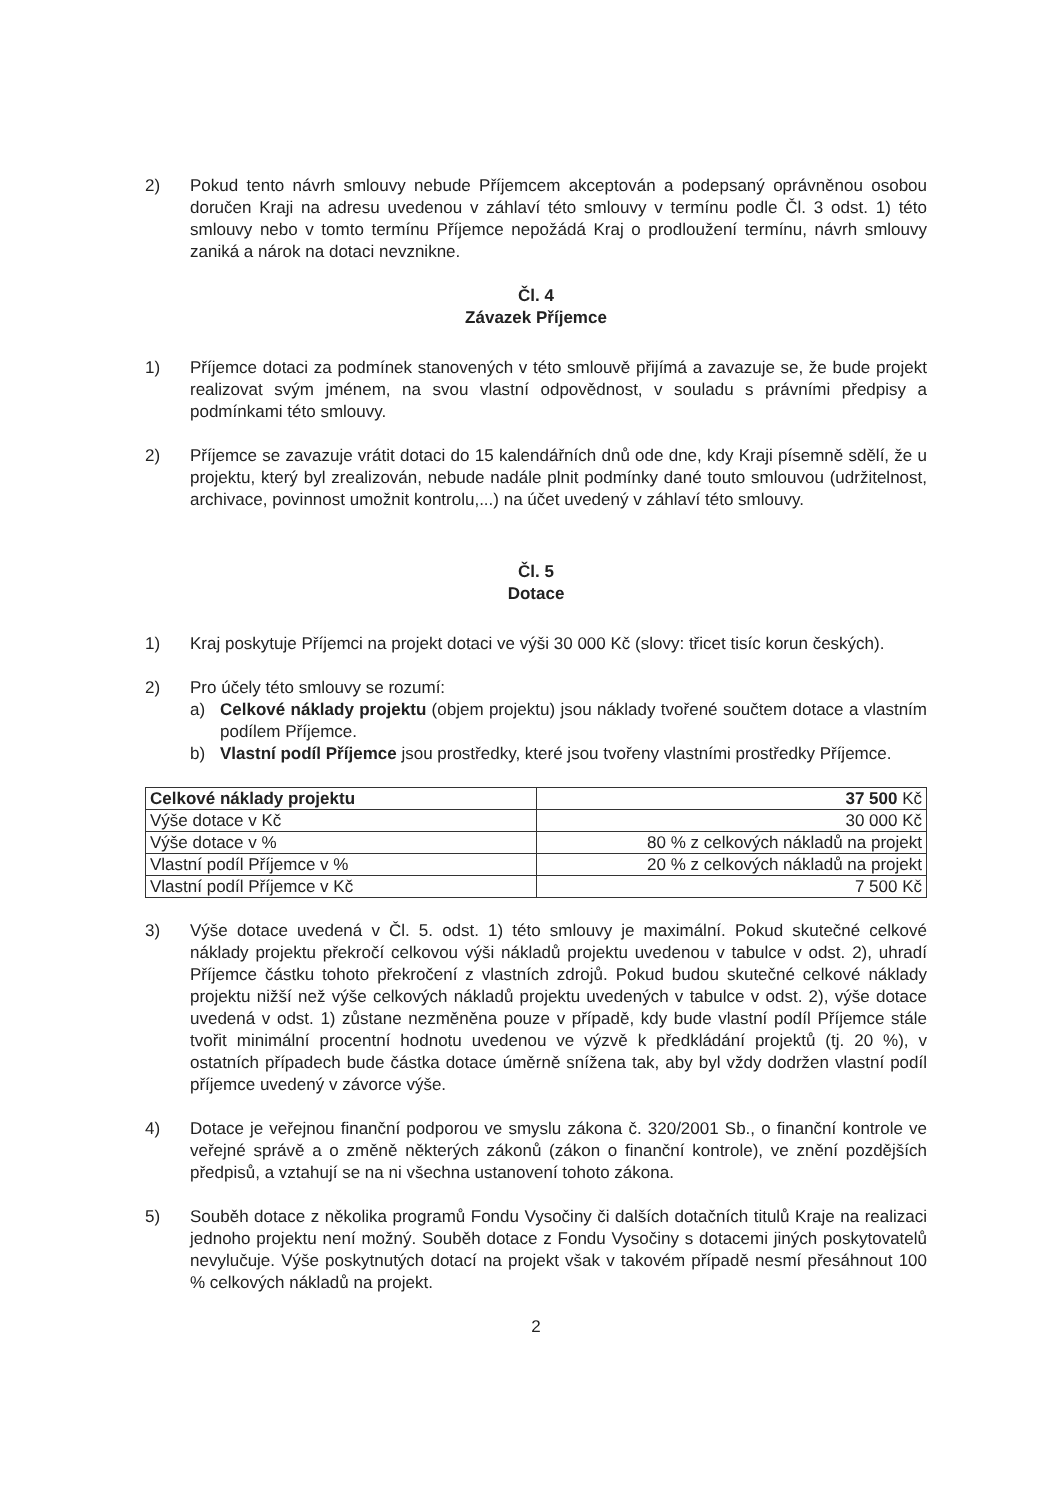2) Pokud tento návrh smlouvy nebude Příjemcem akceptován a podepsaný oprávněnou osobou doručen Kraji na adresu uvedenou v záhlaví této smlouvy v termínu podle Čl. 3 odst. 1) této smlouvy nebo v tomto termínu Příjemce nepožádá Kraj o prodloužení termínu, návrh smlouvy zaniká a nárok na dotaci nevznikne.
Čl. 4
Závazek Příjemce
1) Příjemce dotaci za podmínek stanovených v této smlouvě přijímá a zavazuje se, že bude projekt realizovat svým jménem, na svou vlastní odpovědnost, v souladu s právními předpisy a podmínkami této smlouvy.
2) Příjemce se zavazuje vrátit dotaci do 15 kalendářních dnů ode dne, kdy Kraji písemně sdělí, že u projektu, který byl zrealizován, nebude nadále plnit podmínky dané touto smlouvou (udržitelnost, archivace, povinnost umožnit kontrolu,...) na účet uvedený v záhlaví této smlouvy.
Čl. 5
Dotace
1) Kraj poskytuje Příjemci na projekt dotaci ve výši 30 000 Kč (slovy: třicet tisíc korun českých).
2) Pro účely této smlouvy se rozumí:
a) Celkové náklady projektu (objem projektu) jsou náklady tvořené součtem dotace a vlastním podílem Příjemce.
b) Vlastní podíl Příjemce jsou prostředky, které jsou tvořeny vlastními prostředky Příjemce.
| Celkové náklady projektu | 37 500 Kč |
| Výše dotace v Kč | 30 000 Kč |
| Výše dotace v % | 80 % z celkových nákladů na projekt |
| Vlastní podíl Příjemce v % | 20 % z celkových nákladů na projekt |
| Vlastní podíl Příjemce v Kč | 7 500 Kč |
3) Výše dotace uvedená v Čl. 5. odst. 1) této smlouvy je maximální. Pokud skutečné celkové náklady projektu překročí celkovou výši nákladů projektu uvedenou v tabulce v odst. 2), uhradí Příjemce částku tohoto překročení z vlastních zdrojů. Pokud budou skutečné celkové náklady projektu nižší než výše celkových nákladů projektu uvedených v tabulce v odst. 2), výše dotace uvedená v odst. 1) zůstane nezměněna pouze v případě, kdy bude vlastní podíl Příjemce stále tvořit minimální procentní hodnotu uvedenou ve výzvě k předkládání projektů (tj. 20 %), v ostatních případech bude částka dotace úměrně snížena tak, aby byl vždy dodržen vlastní podíl příjemce uvedený v závorce výše.
4) Dotace je veřejnou finanční podporou ve smyslu zákona č. 320/2001 Sb., o finanční kontrole ve veřejné správě a o změně některých zákonů (zákon o finanční kontrole), ve znění pozdějších předpisů, a vztahují se na ni všechna ustanovení tohoto zákona.
5) Souběh dotace z několika programů Fondu Vysočiny či dalších dotačních titulů Kraje na realizaci jednoho projektu není možný. Souběh dotace z Fondu Vysočiny s dotacemi jiných poskytovatelů nevylučuje. Výše poskytnutých dotací na projekt však v takovém případě nesmí přesáhnout 100 % celkových nákladů na projekt.
2